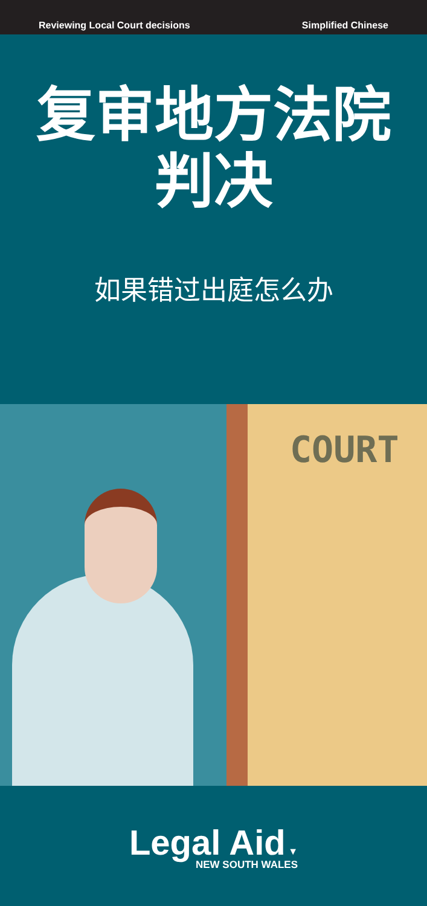Reviewing Local Court decisions Simplified Chinese
复审地方法院
判决
如果错过出庭怎么办
COURT
Legal Aid ▼
NEW SOUTH WALES